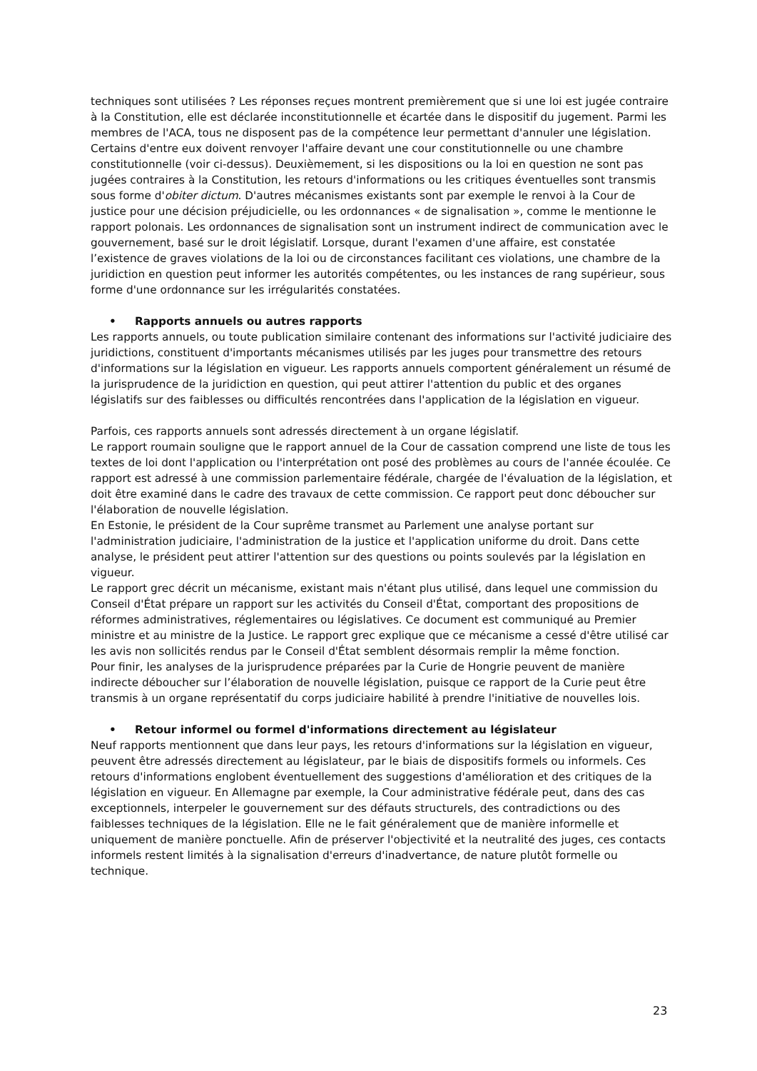techniques sont utilisées ? Les réponses reçues montrent premièrement que si une loi est jugée contraire à la Constitution, elle est déclarée inconstitutionnelle et écartée dans le dispositif du jugement. Parmi les membres de l'ACA, tous ne disposent pas de la compétence leur permettant d'annuler une législation. Certains d'entre eux doivent renvoyer l'affaire devant une cour constitutionnelle ou une chambre constitutionnelle (voir ci-dessus). Deuxièmement, si les dispositions ou la loi en question ne sont pas jugées contraires à la Constitution, les retours d'informations ou les critiques éventuelles sont transmis sous forme d'obiter dictum. D'autres mécanismes existants sont par exemple le renvoi à la Cour de justice pour une décision préjudicielle, ou les ordonnances « de signalisation », comme le mentionne le rapport polonais. Les ordonnances de signalisation sont un instrument indirect de communication avec le gouvernement, basé sur le droit législatif. Lorsque, durant l'examen d'une affaire, est constatée l’existence de graves violations de la loi ou de circonstances facilitant ces violations, une chambre de la juridiction en question peut informer les autorités compétentes, ou les instances de rang supérieur, sous forme d'une ordonnance sur les irrégularités constatées.
• Rapports annuels ou autres rapports
Les rapports annuels, ou toute publication similaire contenant des informations sur l'activité judiciaire des juridictions, constituent d'importants mécanismes utilisés par les juges pour transmettre des retours d'informations sur la législation en vigueur. Les rapports annuels comportent généralement un résumé de la jurisprudence de la juridiction en question, qui peut attirer l'attention du public et des organes législatifs sur des faiblesses ou difficultés rencontrées dans l'application de la législation en vigueur.
Parfois, ces rapports annuels sont adressés directement à un organe législatif.
Le rapport roumain souligne que le rapport annuel de la Cour de cassation comprend une liste de tous les textes de loi dont l'application ou l'interprétation ont posé des problèmes au cours de l'année écoulée. Ce rapport est adressé à une commission parlementaire fédérale, chargée de l'évaluation de la législation, et doit être examiné dans le cadre des travaux de cette commission. Ce rapport peut donc déboucher sur l'élaboration de nouvelle législation.
En Estonie, le président de la Cour suprême transmet au Parlement une analyse portant sur l'administration judiciaire, l'administration de la justice et l'application uniforme du droit. Dans cette analyse, le président peut attirer l'attention sur des questions ou points soulevés par la législation en vigueur.
Le rapport grec décrit un mécanisme, existant mais n'étant plus utilisé, dans lequel une commission du Conseil d'État prépare un rapport sur les activités du Conseil d'État, comportant des propositions de réformes administratives, réglementaires ou législatives. Ce document est communiqué au Premier ministre et au ministre de la Justice. Le rapport grec explique que ce mécanisme a cessé d'être utilisé car les avis non sollicités rendus par le Conseil d'État semblent désormais remplir la même fonction.
Pour finir, les analyses de la jurisprudence préparées par la Curie de Hongrie peuvent de manière indirecte déboucher sur l’élaboration de nouvelle législation, puisque ce rapport de la Curie peut être transmis à un organe représentatif du corps judiciaire habilité à prendre l'initiative de nouvelles lois.
• Retour informel ou formel d'informations directement au législateur
Neuf rapports mentionnent que dans leur pays, les retours d'informations sur la législation en vigueur, peuvent être adressés directement au législateur, par le biais de dispositifs formels ou informels. Ces retours d'informations englobent éventuellement des suggestions d'amélioration et des critiques de la législation en vigueur. En Allemagne par exemple, la Cour administrative fédérale peut, dans des cas exceptionnels, interpeler le gouvernement sur des défauts structurels, des contradictions ou des faiblesses techniques de la législation. Elle ne le fait généralement que de manière informelle et uniquement de manière ponctuelle. Afin de préserver l'objectivité et la neutralité des juges, ces contacts informels restent limités à la signalisation d'erreurs d'inadvertance, de nature plutôt formelle ou technique.
23